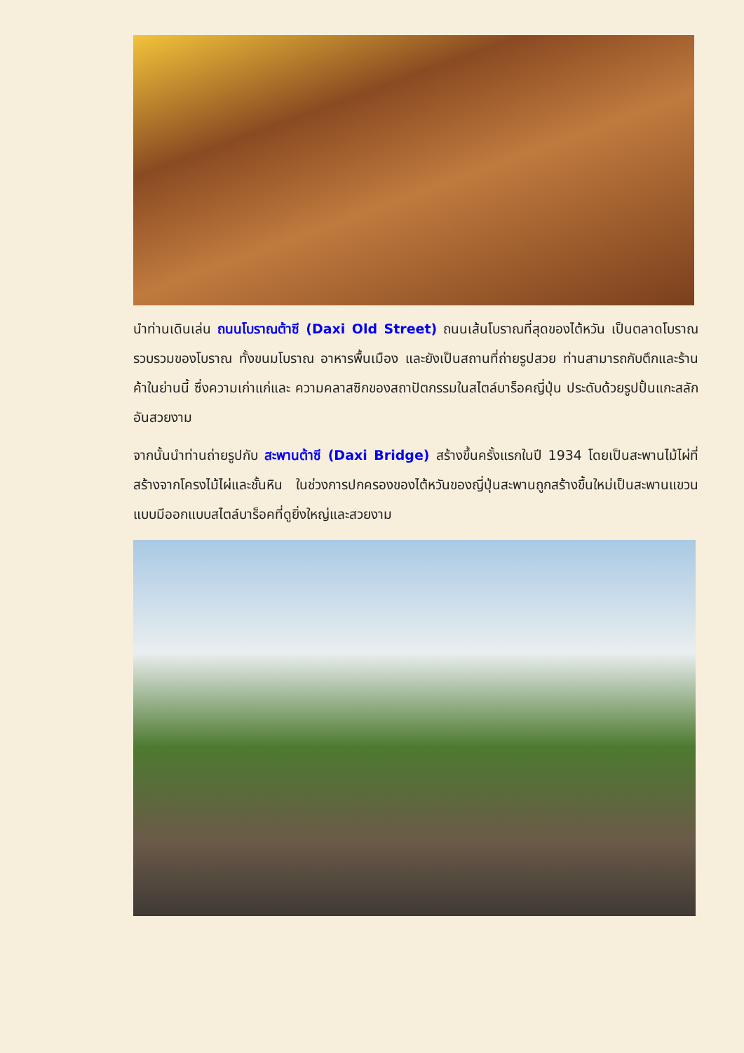นำท่านเดินเล่น ถนนโบราณต้าซี (Daxi Old Street) ถนนเส้นโบราณที่สุดของไต้หวัน เป็นตลาดโบราณ รวบรวมของโบราณ ทั้งขนมโบราณ อาหารพื้นเมือง และยังเป็นสถานที่ถ่ายรูปสวย ท่านสามารถกับตึกและร้านค้าในย่านนี้ ซึ่งความเก่าแก่และ ความคลาสซิกของสถาปัตกรรมในสไตล์บาร็อคญี่ปุ่น ประดับด้วยรูปปั้นแกะสลักอันสวยงาม
จากนั้นนำท่านถ่ายรูปกับ สะพานต้าซี (Daxi Bridge) สร้างขึ้นครั้งแรกในปี 1934 โดยเป็นสะพานไม้ไผ่ที่สร้างจากโครงไม้ไผ่และชั้นหิน ในช่วงการปกครองของไต้หวันของญี่ปุ่นสะพานถูกสร้างขึ้นใหม่เป็นสะพานแขวนแบบมีออกแบบสไตล์บาร็อคที่ดูยิ่งใหญ่และสวยงาม